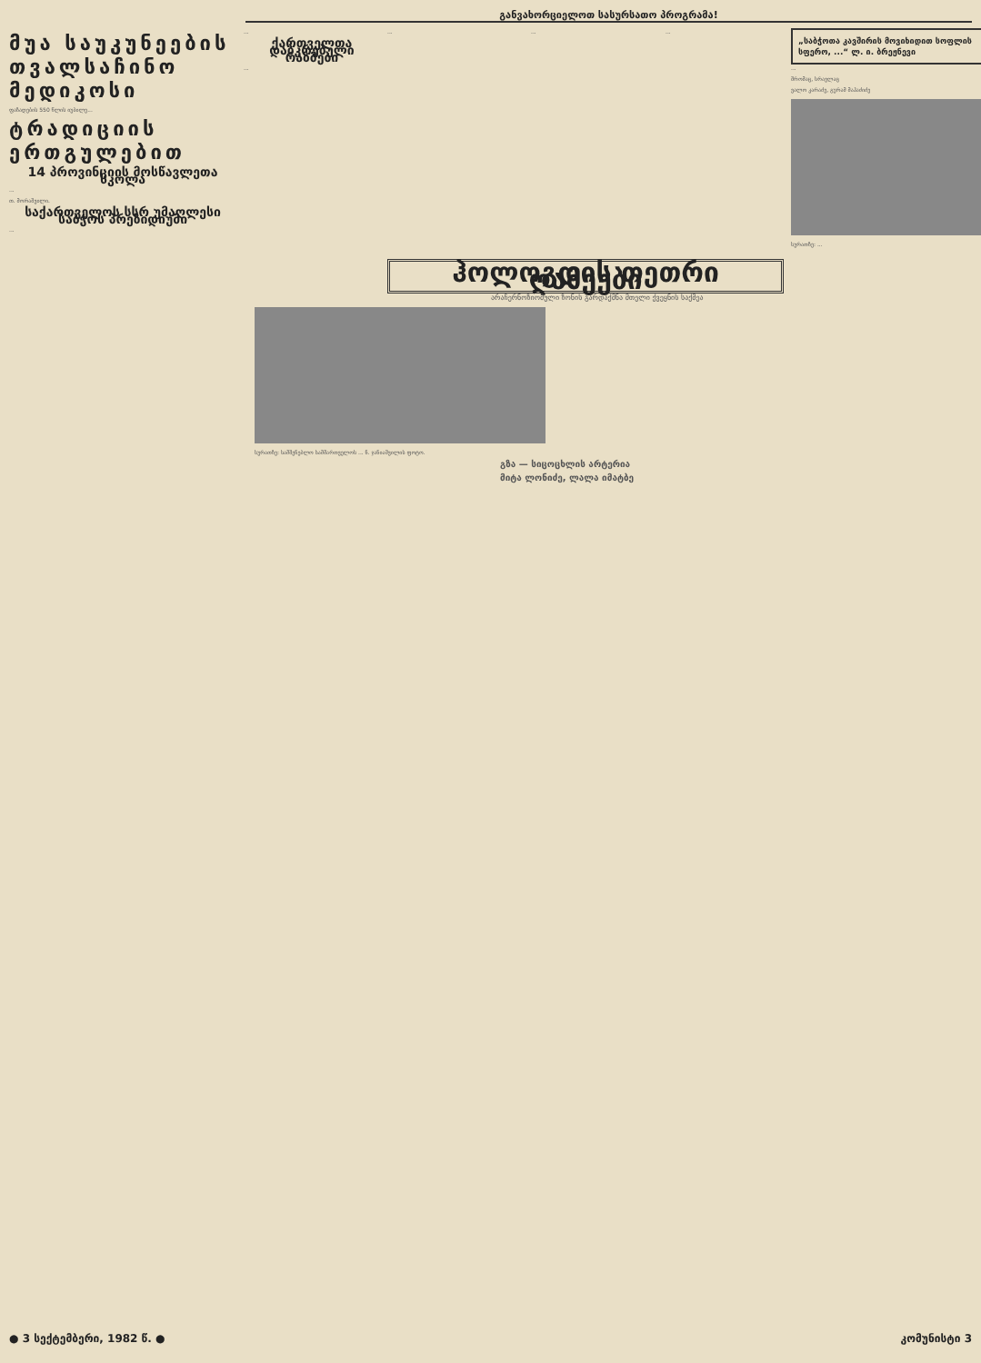განვახორციელოთ სასურსათო პროგრამა!
მუა საუკუნეების თვალსაჩინო მედიკოსი
ფაზადების 550 წლის იუბილე...
ტრადიციის ერთგულებით
14 პროვინციის მოსწავლეთა სკოლა
...
თ. მორაშვილი.
საქართველოს სსრ უმაღლესი საბჭოს პრეზიდიუმი
...
...
ქართველთა დაბკრებული რაზმები
...
...
...
...
„საბჭოთა კავშირის მოვიხიდით სოფლის სფერო, ...“ ლ. ი. ბრეჟნევი
...
შრომაც, სრავლაც
ვალო კარაძე, გურამ მაჰაძიძე
სურათზე: ...
ჰოლოგდის თეთრი ღამეები
არაჩერნოზიომული ზონის გარდაქმნა მთელი ქვეყნის საქმეა
სურათზე: სამშენებლო სამმართველოს ... ნ. ჯანიაშვილის ფოტო.
გზა — სიცოცხლის არტერია
მიტა ლონიძე, ლალა იმატბე
● 3 სექტემბერი, 1982 წ. ● კომუნისტი 3